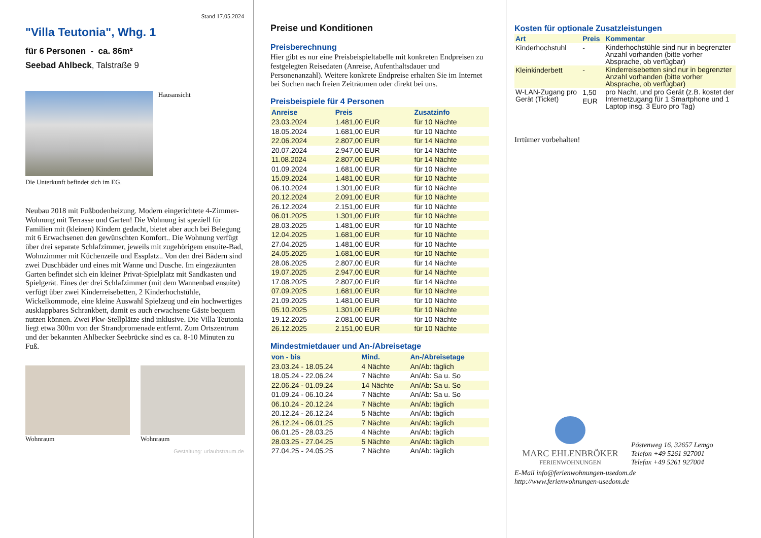Stand 17.05.2024
"Villa Teutonia", Whg. 1
für 6 Personen - ca. 86m²
Seebad Ahlbeck, Talstraße 9
Hausansicht
Die Unterkunft befindet sich im EG.
Neubau 2018 mit Fußbodenheizung. Modern eingerichtete 4-Zimmer-Wohnung mit Terrasse und Garten! Die Wohnung ist speziell für Familien mit (kleinen) Kindern gedacht, bietet aber auch bei Belegung mit 6 Erwachsenen den gewünschten Komfort.. Die Wohnung verfügt über drei separate Schlafzimmer, jeweils mit zugehörigem ensuite-Bad, Wohnzimmer mit Küchenzeile und Essplatz.. Von den drei Bädern sind zwei Duschbäder und eines mit Wanne und Dusche. Im eingezäunten Garten befindet sich ein kleiner Privat-Spielplatz mit Sandkasten und Spielgerät. Eines der drei Schlafzimmer (mit dem Wannenbad ensuite) verfügt über zwei Kinderreisebetten, 2 Kinderhochstühle, Wickelkommode, eine kleine Auswahl Spielzeug und ein hochwertiges ausklappbares Schrankbett, damit es auch erwachsene Gäste bequem nutzen können. Zwei Pkw-Stellplätze sind inklusive. Die Villa Teutonia liegt etwa 300m von der Strandpromenade entfernt. Zum Ortszentrum und der bekannten Ahlbecker Seebrücke sind es ca. 8-10 Minuten zu Fuß.
Wohnraum Wohnraum
Gestaltung: urlaubstraum.de
Preise und Konditionen
Preisberechnung
Hier gibt es nur eine Preisbeispieltabelle mit konkreten Endpreisen zu festgelegten Reisedaten (Anreise, Aufenthaltsdauer und Personenanzahl). Weitere konkrete Endpreise erhalten Sie im Internet bei Suchen nach freien Zeiträumen oder direkt bei uns.
Preisbeispiele für 4 Personen
| Anreise | Preis | Zusatzinfo |
| --- | --- | --- |
| 23.03.2024 | 1.481,00 EUR | für 10 Nächte |
| 18.05.2024 | 1.681,00 EUR | für 10 Nächte |
| 22.06.2024 | 2.807,00 EUR | für 14 Nächte |
| 20.07.2024 | 2.947,00 EUR | für 14 Nächte |
| 11.08.2024 | 2.807,00 EUR | für 14 Nächte |
| 01.09.2024 | 1.681,00 EUR | für 10 Nächte |
| 15.09.2024 | 1.481,00 EUR | für 10 Nächte |
| 06.10.2024 | 1.301,00 EUR | für 10 Nächte |
| 20.12.2024 | 2.091,00 EUR | für 10 Nächte |
| 26.12.2024 | 2.151,00 EUR | für 10 Nächte |
| 06.01.2025 | 1.301,00 EUR | für 10 Nächte |
| 28.03.2025 | 1.481,00 EUR | für 10 Nächte |
| 12.04.2025 | 1.681,00 EUR | für 10 Nächte |
| 27.04.2025 | 1.481,00 EUR | für 10 Nächte |
| 24.05.2025 | 1.681,00 EUR | für 10 Nächte |
| 28.06.2025 | 2.807,00 EUR | für 14 Nächte |
| 19.07.2025 | 2.947,00 EUR | für 14 Nächte |
| 17.08.2025 | 2.807,00 EUR | für 14 Nächte |
| 07.09.2025 | 1.681,00 EUR | für 10 Nächte |
| 21.09.2025 | 1.481,00 EUR | für 10 Nächte |
| 05.10.2025 | 1.301,00 EUR | für 10 Nächte |
| 19.12.2025 | 2.081,00 EUR | für 10 Nächte |
| 26.12.2025 | 2.151,00 EUR | für 10 Nächte |
Mindestmietdauer und An-/Abreisetage
| von - bis | Mind. | An-/Abreisetage |
| --- | --- | --- |
| 23.03.24 - 18.05.24 | 4 Nächte | An/Ab: täglich |
| 18.05.24 - 22.06.24 | 7 Nächte | An/Ab: Sa u. So |
| 22.06.24 - 01.09.24 | 14 Nächte | An/Ab: Sa u. So |
| 01.09.24 - 06.10.24 | 7 Nächte | An/Ab: Sa u. So |
| 06.10.24 - 20.12.24 | 7 Nächte | An/Ab: täglich |
| 20.12.24 - 26.12.24 | 5 Nächte | An/Ab: täglich |
| 26.12.24 - 06.01.25 | 7 Nächte | An/Ab: täglich |
| 06.01.25 - 28.03.25 | 4 Nächte | An/Ab: täglich |
| 28.03.25 - 27.04.25 | 5 Nächte | An/Ab: täglich |
| 27.04.25 - 24.05.25 | 7 Nächte | An/Ab: täglich |
Kosten für optionale Zusatzleistungen
| Art | Preis | Kommentar |
| --- | --- | --- |
| Kinderhochstuhl | - | Kinderhochstühle sind nur in begrenzter Anzahl vorhanden (bitte vorher Absprache, ob verfügbar) |
| Kleinkinderbett | - | Kinderreisebetten sind nur in begrenzter Anzahl vorhanden (bitte vorher Absprache, ob verfügbar) |
| W-LAN-Zugang pro Gerät (Ticket) | 1,50 EUR | pro Nacht, und pro Gerät (z.B. kostet der Internetzugang für 1 Smartphone und 1 Laptop insg. 3 Euro pro Tag) |
Irrtümer vorbehalten!
MARC EHLENBRÖKER
FERIENWOHNUNGEN
Pöstenweg 16, 32657 Lemgo
Telefon +49 5261 927001
Telefax +49 5261 927004
E-Mail info@ferienwohnungen-usedom.de
http://www.ferienwohnungen-usedom.de